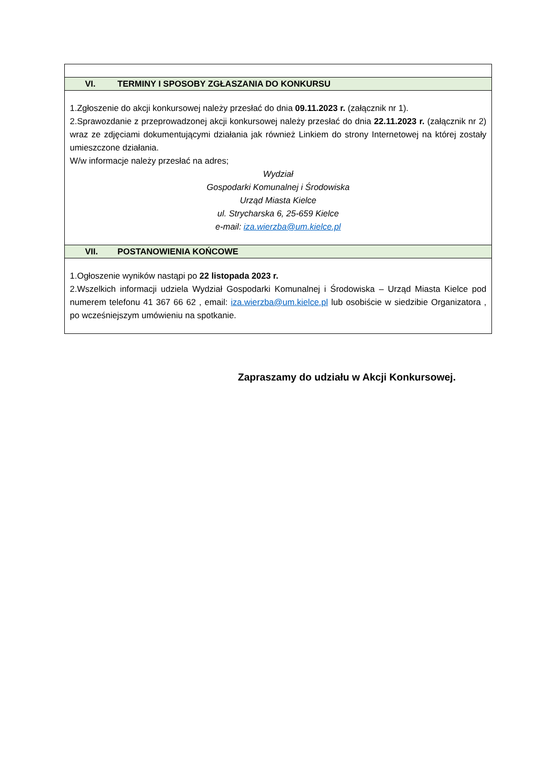| VI. TERMINY I SPOSOBY ZGŁASZANIA DO KONKURSU |
| 1.Zgłoszenie do akcji konkursowej należy przesłać do dnia 09.11.2023 r. (załącznik nr 1). 2.Sprawozdanie z przeprowadzonej akcji konkursowej należy przesłać do dnia 22.11.2023 r. (załącznik nr 2) wraz ze zdjęciami dokumentującymi działania jak również Linkiem do strony Internetowej na której zostały umieszczone działania. W/w informacje należy przesłać na adres; Wydział Gospodarki Komunalnej i Środowiska Urząd Miasta Kielce ul. Strycharska 6, 25-659 Kielce e-mail: iza.wierzba@um.kielce.pl |
| VII. POSTANOWIENIA KOŃCOWE |
| 1.Ogłoszenie wyników nastąpi po 22 listopada 2023 r. 2.Wszelkich informacji udziela Wydział Gospodarki Komunalnej i Środowiska – Urząd Miasta Kielce pod numerem telefonu 41 367 66 62 , email: iza.wierzba@um.kielce.pl lub osobiście w siedzibie Organizatora , po wcześniejszym umówieniu na spotkanie. |
Zapraszamy do udziału w Akcji Konkursowej.